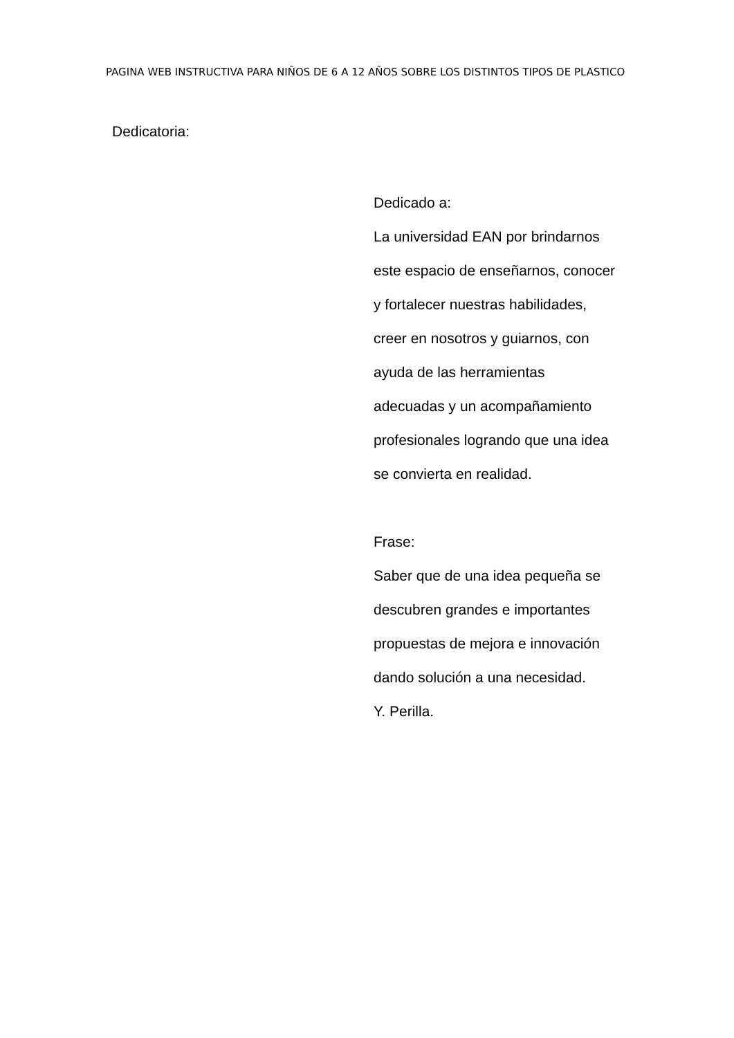PAGINA WEB INSTRUCTIVA PARA NIÑOS DE 6 A 12 AÑOS SOBRE LOS DISTINTOS TIPOS DE PLASTICO
Dedicatoria:
Dedicado a:
La universidad EAN por brindarnos
este espacio de enseñarnos, conocer
y fortalecer nuestras habilidades,
creer en nosotros y guiarnos, con
ayuda de las herramientas
adecuadas y un acompañamiento
profesionales logrando que una idea
se convierta en realidad.
Frase:
Saber que de una idea pequeña se
descubren grandes e importantes
propuestas de mejora e innovación
dando solución a una necesidad.
Y. Perilla.